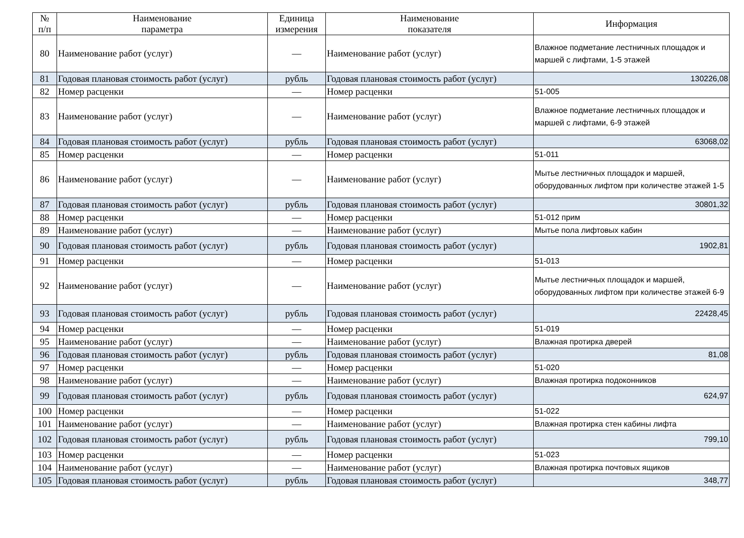| № п/п | Наименование параметра | Единица измерения | Наименование показателя | Информация |
| --- | --- | --- | --- | --- |
| 80 | Наименование работ (услуг) | — | Наименование работ (услуг) | Влажное подметание лестничных площадок и маршей с лифтами, 1-5 этажей |
| 81 | Годовая плановая стоимость работ (услуг) | рубль | Годовая плановая стоимость работ (услуг) | 130226,08 |
| 82 | Номер расценки | — | Номер расценки | 51-005 |
| 83 | Наименование работ (услуг) | — | Наименование работ (услуг) | Влажное подметание лестничных площадок и маршей с лифтами, 6-9 этажей |
| 84 | Годовая плановая стоимость работ (услуг) | рубль | Годовая плановая стоимость работ (услуг) | 63068,02 |
| 85 | Номер расценки | — | Номер расценки | 51-011 |
| 86 | Наименование работ (услуг) | — | Наименование работ (услуг) | Мытье лестничных площадок и маршей, оборудованных лифтом при количестве этажей 1-5 |
| 87 | Годовая плановая стоимость работ (услуг) | рубль | Годовая плановая стоимость работ (услуг) | 30801,32 |
| 88 | Номер расценки | — | Номер расценки | 51-012 прим |
| 89 | Наименование работ (услуг) | — | Наименование работ (услуг) | Мытье пола лифтовых кабин |
| 90 | Годовая плановая стоимость работ (услуг) | рубль | Годовая плановая стоимость работ (услуг) | 1902,81 |
| 91 | Номер расценки | — | Номер расценки | 51-013 |
| 92 | Наименование работ (услуг) | — | Наименование работ (услуг) | Мытье лестничных площадок и маршей, оборудованных лифтом при количестве этажей 6-9 |
| 93 | Годовая плановая стоимость работ (услуг) | рубль | Годовая плановая стоимость работ (услуг) | 22428,45 |
| 94 | Номер расценки | — | Номер расценки | 51-019 |
| 95 | Наименование работ (услуг) | — | Наименование работ (услуг) | Влажная протирка дверей |
| 96 | Годовая плановая стоимость работ (услуг) | рубль | Годовая плановая стоимость работ (услуг) | 81,08 |
| 97 | Номер расценки | — | Номер расценки | 51-020 |
| 98 | Наименование работ (услуг) | — | Наименование работ (услуг) | Влажная протирка подоконников |
| 99 | Годовая плановая стоимость работ (услуг) | рубль | Годовая плановая стоимость работ (услуг) | 624,97 |
| 100 | Номер расценки | — | Номер расценки | 51-022 |
| 101 | Наименование работ (услуг) | — | Наименование работ (услуг) | Влажная протирка стен кабины лифта |
| 102 | Годовая плановая стоимость работ (услуг) | рубль | Годовая плановая стоимость работ (услуг) | 799,10 |
| 103 | Номер расценки | — | Номер расценки | 51-023 |
| 104 | Наименование работ (услуг) | — | Наименование работ (услуг) | Влажная протирка почтовых ящиков |
| 105 | Годовая плановая стоимость работ (услуг) | рубль | Годовая плановая стоимость работ (услуг) | 348,77 |